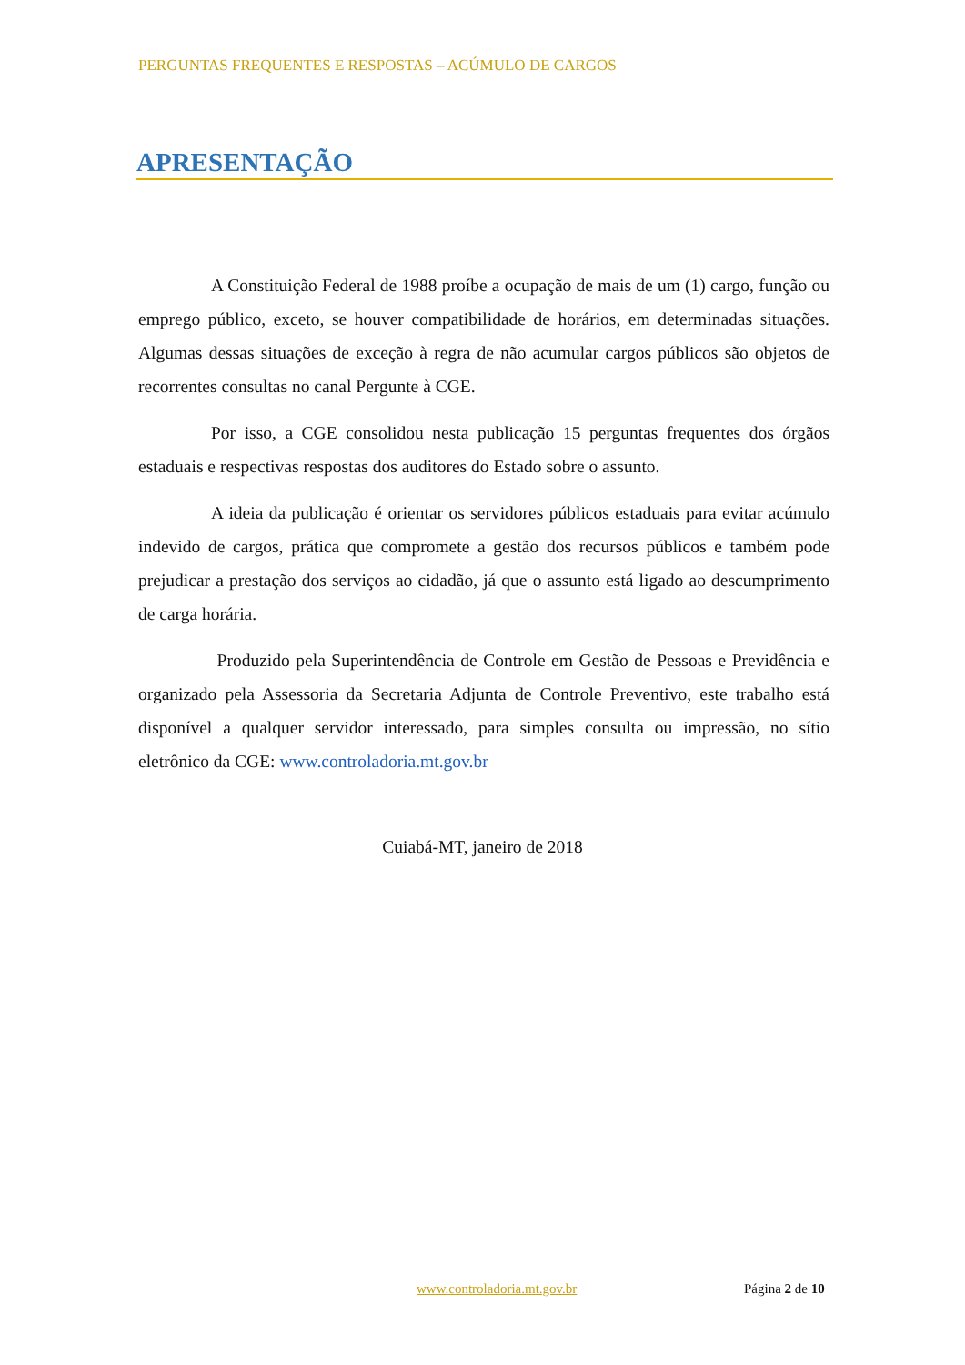PERGUNTAS FREQUENTES E RESPOSTAS – ACÚMULO DE CARGOS
APRESENTAÇÃO
A Constituição Federal de 1988 proíbe a ocupação de mais de um (1) cargo, função ou emprego público, exceto, se houver compatibilidade de horários, em determinadas situações. Algumas dessas situações de exceção à regra de não acumular cargos públicos são objetos de recorrentes consultas no canal Pergunte à CGE.
Por isso, a CGE consolidou nesta publicação 15 perguntas frequentes dos órgãos estaduais e respectivas respostas dos auditores do Estado sobre o assunto.
A ideia da publicação é orientar os servidores públicos estaduais para evitar acúmulo indevido de cargos, prática que compromete a gestão dos recursos públicos e também pode prejudicar a prestação dos serviços ao cidadão, já que o assunto está ligado ao descumprimento de carga horária.
Produzido pela Superintendência de Controle em Gestão de Pessoas e Previdência e organizado pela Assessoria da Secretaria Adjunta de Controle Preventivo, este trabalho está disponível a qualquer servidor interessado, para simples consulta ou impressão, no sítio eletrônico da CGE: www.controladoria.mt.gov.br
Cuiabá-MT, janeiro de 2018
www.controladoria.mt.gov.br Página 2 de 10